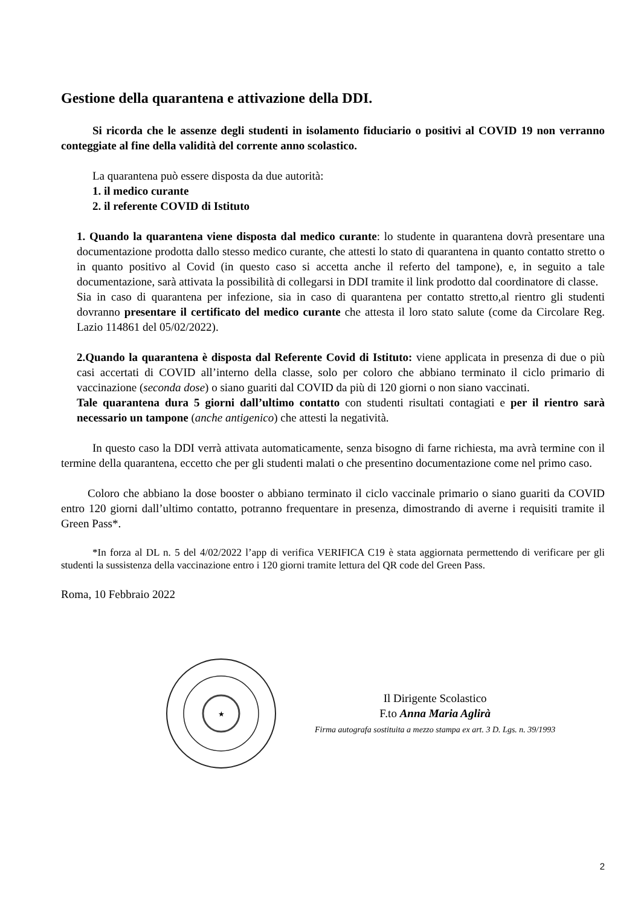Gestione della quarantena e attivazione della DDI.
Si ricorda che le assenze degli studenti in isolamento fiduciario o positivi al COVID 19 non verranno conteggiate al fine della validità del corrente anno scolastico.
La quarantena può essere disposta da due autorità:
1. il medico curante
2. il referente COVID di Istituto
1. Quando la quarantena viene disposta dal medico curante: lo studente in quarantena dovrà presentare una documentazione prodotta dallo stesso medico curante, che attesti lo stato di quarantena in quanto contatto stretto o in quanto positivo al Covid (in questo caso si accetta anche il referto del tampone), e, in seguito a tale documentazione, sarà attivata la possibilità di collegarsi in DDI tramite il link prodotto dal coordinatore di classe.
Sia in caso di quarantena per infezione, sia in caso di quarantena per contatto stretto,al rientro gli studenti dovranno presentare il certificato del medico curante che attesta il loro stato salute (come da Circolare Reg. Lazio 114861 del 05/02/2022).
2.Quando la quarantena è disposta dal Referente Covid di Istituto: viene applicata in presenza di due o più casi accertati di COVID all’interno della classe, solo per coloro che abbiano terminato il ciclo primario di vaccinazione (seconda dose) o siano guariti dal COVID da più di 120 giorni o non siano vaccinati.
Tale quarantena dura 5 giorni dall’ultimo contatto con studenti risultati contagiati e per il rientro sarà necessario un tampone (anche antigenico) che attesti la negatività.
In questo caso la DDI verrà attivata automaticamente, senza bisogno di farne richiesta, ma avrà termine con il termine della quarantena, eccetto che per gli studenti malati o che presentino documentazione come nel primo caso.
Coloro che abbiano la dose booster o abbiano terminato il ciclo vaccinale primario o siano guariti da COVID entro 120 giorni dall’ultimo contatto, potranno frequentare in presenza, dimostrando di averne i requisiti tramite il Green Pass*.
*In forza al DL n. 5 del 4/02/2022 l’app di verifica VERIFICA C19 è stata aggiornata permettendo di verificare per gli studenti la sussistenza della vaccinazione entro i 120 giorni tramite lettura del QR code del Green Pass.
Roma, 10 Febbraio 2022
★
Il Dirigente Scolastico
F.to Anna Maria Aglirà
Firma autografa sostituita a mezzo stampa ex art. 3 D. Lgs. n. 39/1993
2